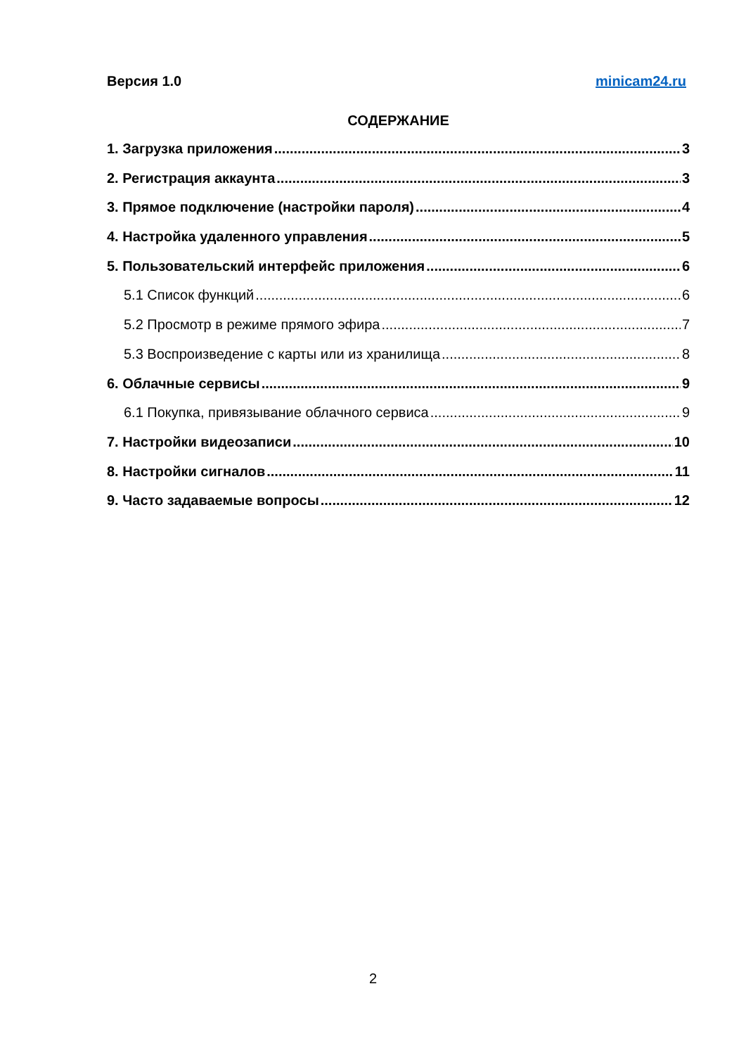Версия 1.0 minicam24.ru
СОДЕРЖАНИЕ
1. Загрузка приложения 3
2. Регистрация аккаунта 3
3. Прямое подключение (настройки пароля) 4
4. Настройка удаленного управления 5
5. Пользовательский интерфейс приложения 6
5.1 Список функций 6
5.2 Просмотр в режиме прямого эфира 7
5.3 Воспроизведение с карты или из хранилища 8
6. Облачные сервисы 9
6.1 Покупка, привязывание облачного сервиса 9
7. Настройки видеозаписи 10
8. Настройки сигналов 11
9. Часто задаваемые вопросы 12
2